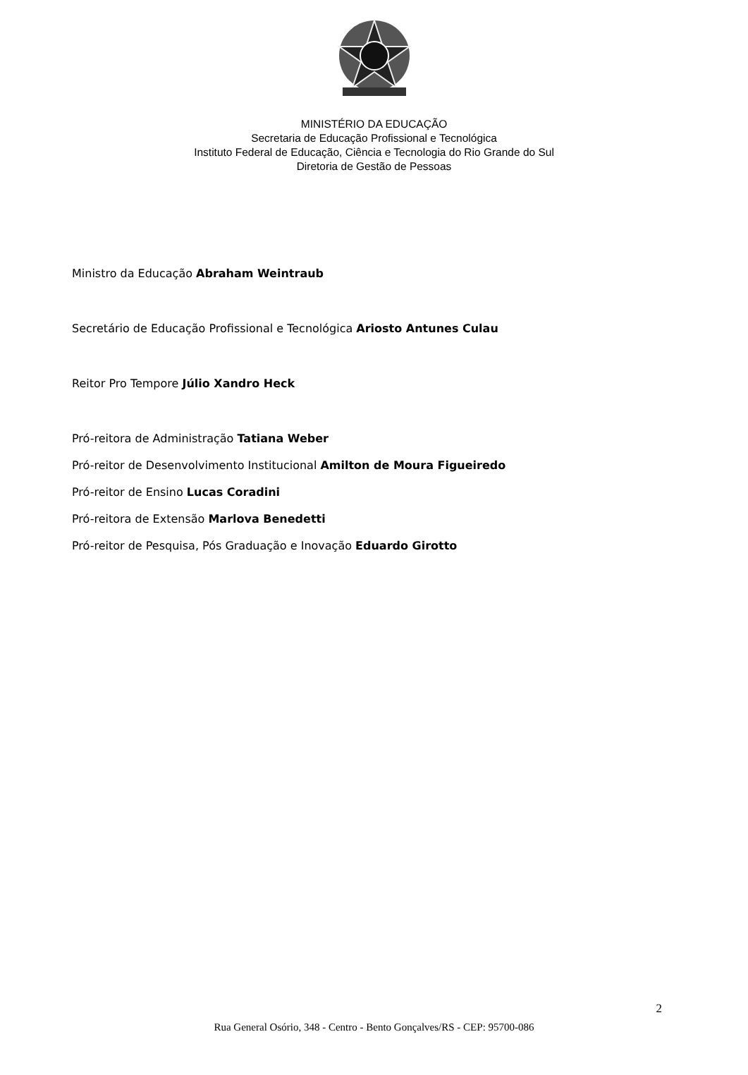MINISTÉRIO DA EDUCAÇÃO
Secretaria de Educação Profissional e Tecnológica
Instituto Federal de Educação, Ciência e Tecnologia do Rio Grande do Sul
Diretoria de Gestão de Pessoas
Ministro da Educação Abraham Weintraub
Secretário de Educação Profissional e Tecnológica Ariosto Antunes Culau
Reitor Pro Tempore Júlio Xandro Heck
Pró-reitora de Administração Tatiana Weber
Pró-reitor de Desenvolvimento Institucional Amilton de Moura Figueiredo
Pró-reitor de Ensino Lucas Coradini
Pró-reitora de Extensão Marlova Benedetti
Pró-reitor de Pesquisa, Pós Graduação e Inovação Eduardo Girotto
2
Rua General Osório, 348 - Centro - Bento Gonçalves/RS - CEP: 95700-086